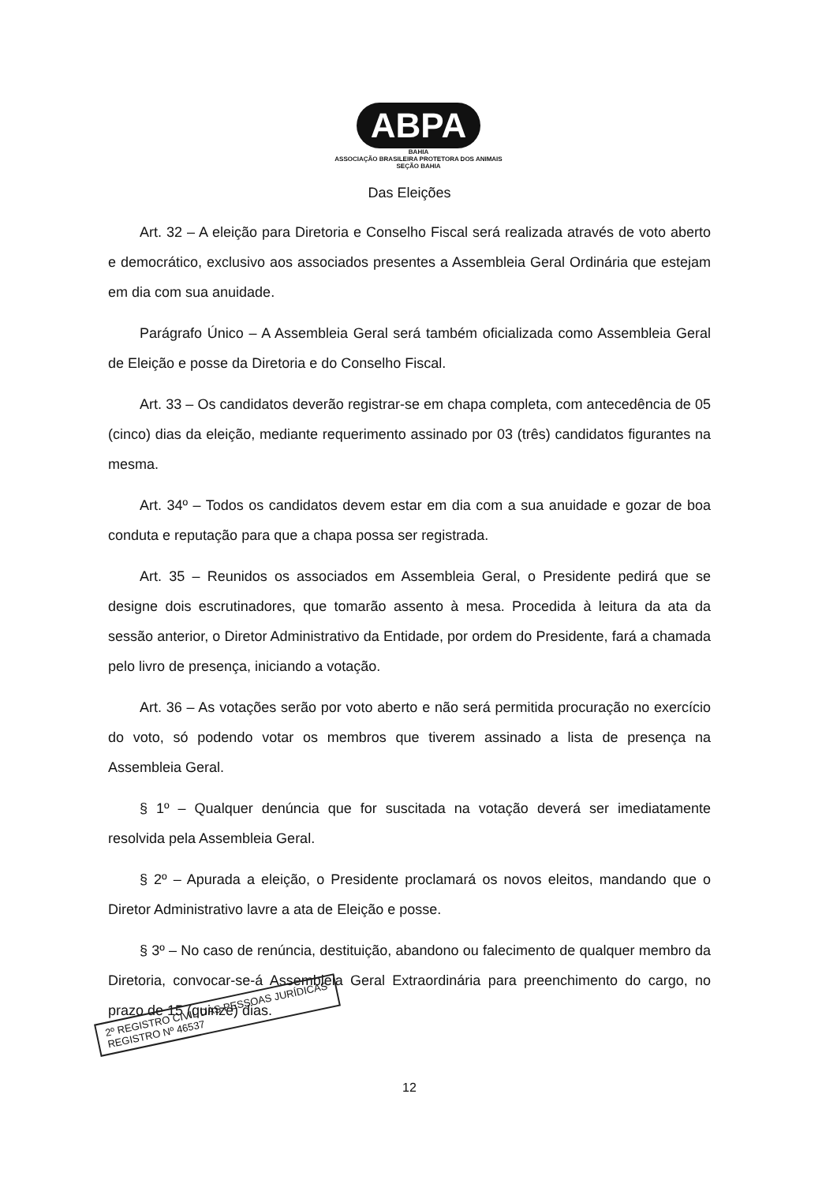ABPA
BAHIA
ASSOCIAÇÃO BRASILEIRA PROTETORA DOS ANIMAIS
SEÇÃO BAHIA
Das Eleições
Art. 32 – A eleição para Diretoria e Conselho Fiscal será realizada através de voto aberto e democrático, exclusivo aos associados presentes a Assembleia Geral Ordinária que estejam em dia com sua anuidade.
Parágrafo Único – A Assembleia Geral será também oficializada como Assembleia Geral de Eleição e posse da Diretoria e do Conselho Fiscal.
Art. 33 – Os candidatos deverão registrar-se em chapa completa, com antecedência de 05 (cinco) dias da eleição, mediante requerimento assinado por 03 (três) candidatos figurantes na mesma.
Art. 34º – Todos os candidatos devem estar em dia com a sua anuidade e gozar de boa conduta e reputação para que a chapa possa ser registrada.
Art. 35 – Reunidos os associados em Assembleia Geral, o Presidente pedirá que se designe dois escrutinadores, que tomarão assento à mesa. Procedida à leitura da ata da sessão anterior, o Diretor Administrativo da Entidade, por ordem do Presidente, fará a chamada pelo livro de presença, iniciando a votação.
Art. 36 – As votações serão por voto aberto e não será permitida procuração no exercício do voto, só podendo votar os membros que tiverem assinado a lista de presença na Assembleia Geral.
§ 1º – Qualquer denúncia que for suscitada na votação deverá ser imediatamente resolvida pela Assembleia Geral.
§ 2º – Apurada a eleição, o Presidente proclamará os novos eleitos, mandando que o Diretor Administrativo lavre a ata de Eleição e posse.
§ 3º – No caso de renúncia, destituição, abandono ou falecimento de qualquer membro da Diretoria, convocar-se-á Assembleia Geral Extraordinária para preenchimento do cargo, no prazo de 15 (quinze) dias.
12
2º REGISTRO CIVIL DAS PESSOAS JURÍDICAS
REGISTRO Nº 46537